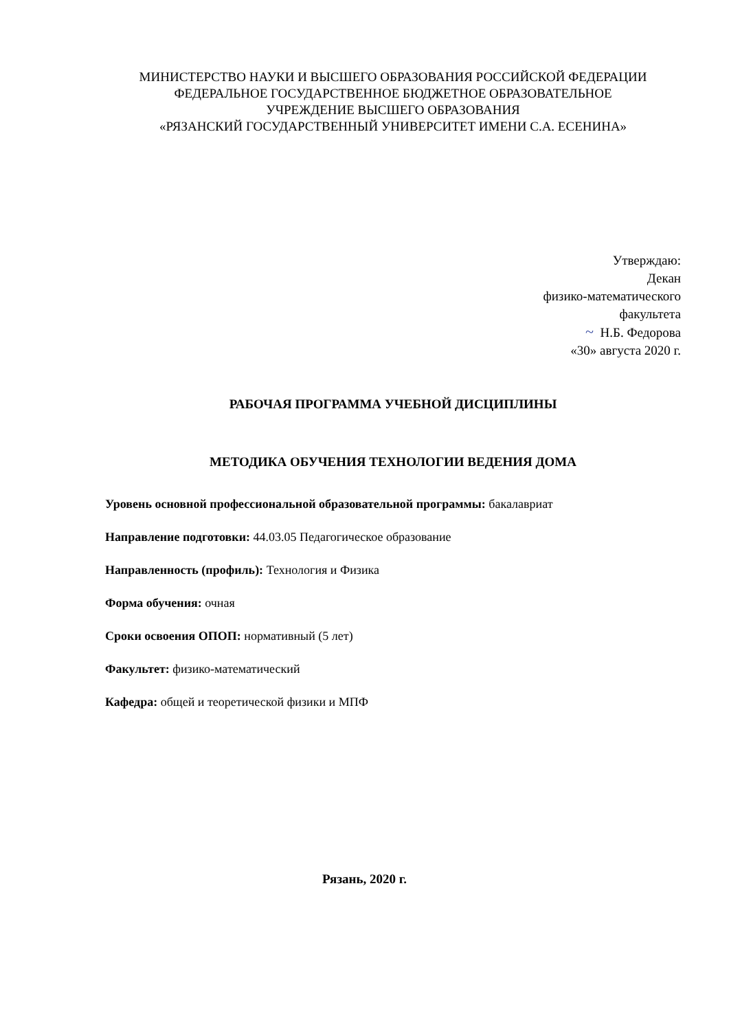МИНИСТЕРСТВО НАУКИ И ВЫСШЕГО ОБРАЗОВАНИЯ РОССИЙСКОЙ ФЕДЕРАЦИИ
ФЕДЕРАЛЬНОЕ ГОСУДАРСТВЕННОЕ БЮДЖЕТНОЕ ОБРАЗОВАТЕЛЬНОЕ
УЧРЕЖДЕНИЕ ВЫСШЕГО ОБРАЗОВАНИЯ
«РЯЗАНСКИЙ ГОСУДАРСТВЕННЫЙ УНИВЕРСИТЕТ ИМЕНИ С.А. ЕСЕНИНА»
Утверждаю:
Декан
физико-математического
факультета
~ Н.Б. Федорова
«30» августа 2020 г.
РАБОЧАЯ ПРОГРАММА УЧЕБНОЙ ДИСЦИПЛИНЫ
МЕТОДИКА ОБУЧЕНИЯ ТЕХНОЛОГИИ ВЕДЕНИЯ ДОМА
Уровень основной профессиональной образовательной программы: бакалавриат
Направление подготовки: 44.03.05 Педагогическое образование
Направленность (профиль): Технология и Физика
Форма обучения: очная
Сроки освоения ОПОП: нормативный (5 лет)
Факультет: физико-математический
Кафедра: общей и теоретической физики и МПФ
Рязань, 2020 г.